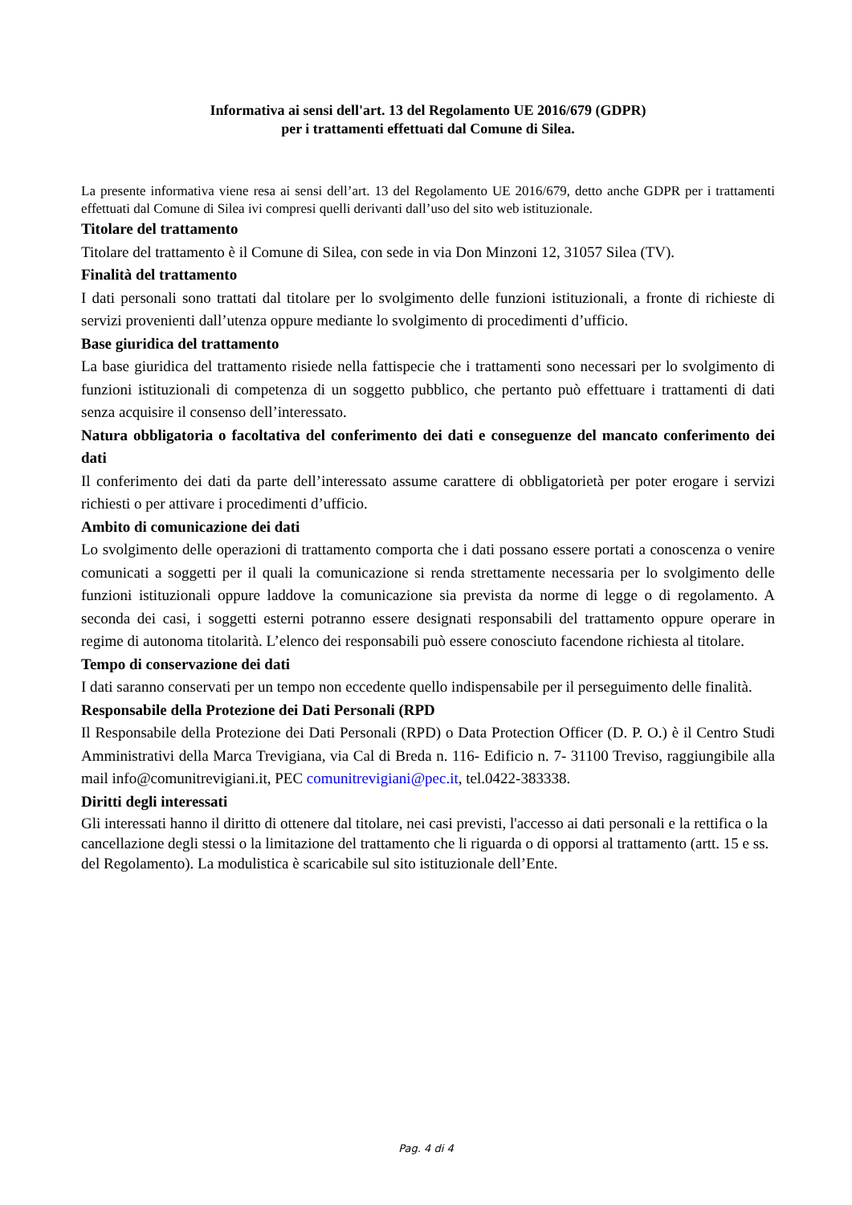Informativa ai sensi dell'art. 13 del Regolamento UE 2016/679 (GDPR)
per i trattamenti effettuati dal Comune di Silea.
La presente informativa viene resa ai sensi dell’art. 13 del Regolamento UE 2016/679, detto anche GDPR per i trattamenti effettuati dal Comune di Silea ivi compresi quelli derivanti dall’uso del sito web istituzionale.
Titolare del trattamento
Titolare del trattamento è il Comune di Silea, con sede in via Don Minzoni 12, 31057 Silea (TV).
Finalità del trattamento
I dati personali sono trattati dal titolare per lo svolgimento delle funzioni istituzionali, a fronte di richieste di servizi provenienti dall’utenza oppure mediante lo svolgimento di procedimenti d’ufficio.
Base giuridica del trattamento
La base giuridica del trattamento risiede nella fattispecie che i trattamenti sono necessari per lo svolgimento di funzioni istituzionali di competenza di un soggetto pubblico, che pertanto può effettuare i trattamenti di dati senza acquisire il consenso dell’interessato.
Natura obbligatoria o facoltativa del conferimento dei dati e conseguenze del mancato conferimento dei dati
Il conferimento dei dati da parte dell’interessato assume carattere di obbligatorietà per poter erogare i servizi richiesti o per attivare i procedimenti d’ufficio.
Ambito di comunicazione dei dati
Lo svolgimento delle operazioni di trattamento comporta che i dati possano essere portati a conoscenza o venire comunicati a soggetti per il quali la comunicazione si renda strettamente necessaria per lo svolgimento delle funzioni istituzionali oppure laddove la comunicazione sia prevista da norme di legge o di regolamento. A seconda dei casi, i soggetti esterni potranno essere designati responsabili del trattamento oppure operare in regime di autonoma titolarità. L’elenco dei responsabili può essere conosciuto facendone richiesta al titolare.
Tempo di conservazione dei dati
I dati saranno conservati per un tempo non eccedente quello indispensabile per il perseguimento delle finalità.
Responsabile della Protezione dei Dati Personali (RPD
Il Responsabile della Protezione dei Dati Personali (RPD) o Data Protection Officer (D. P. O.) è il Centro Studi Amministrativi della Marca Trevigiana, via Cal di Breda n. 116- Edificio n. 7- 31100 Treviso, raggiungibile alla mail info@comunitrevigiani.it, PEC comunitrevigiani@pec.it, tel.0422-383338.
Diritti degli interessati
Gli interessati hanno il diritto di ottenere dal titolare, nei casi previsti, l'accesso ai dati personali e la rettifica o la cancellazione degli stessi o la limitazione del trattamento che li riguarda o di opporsi al trattamento (artt. 15 e ss. del Regolamento). La modulistica è scaricabile sul sito istituzionale dell’Ente.
Pag. 4 di 4